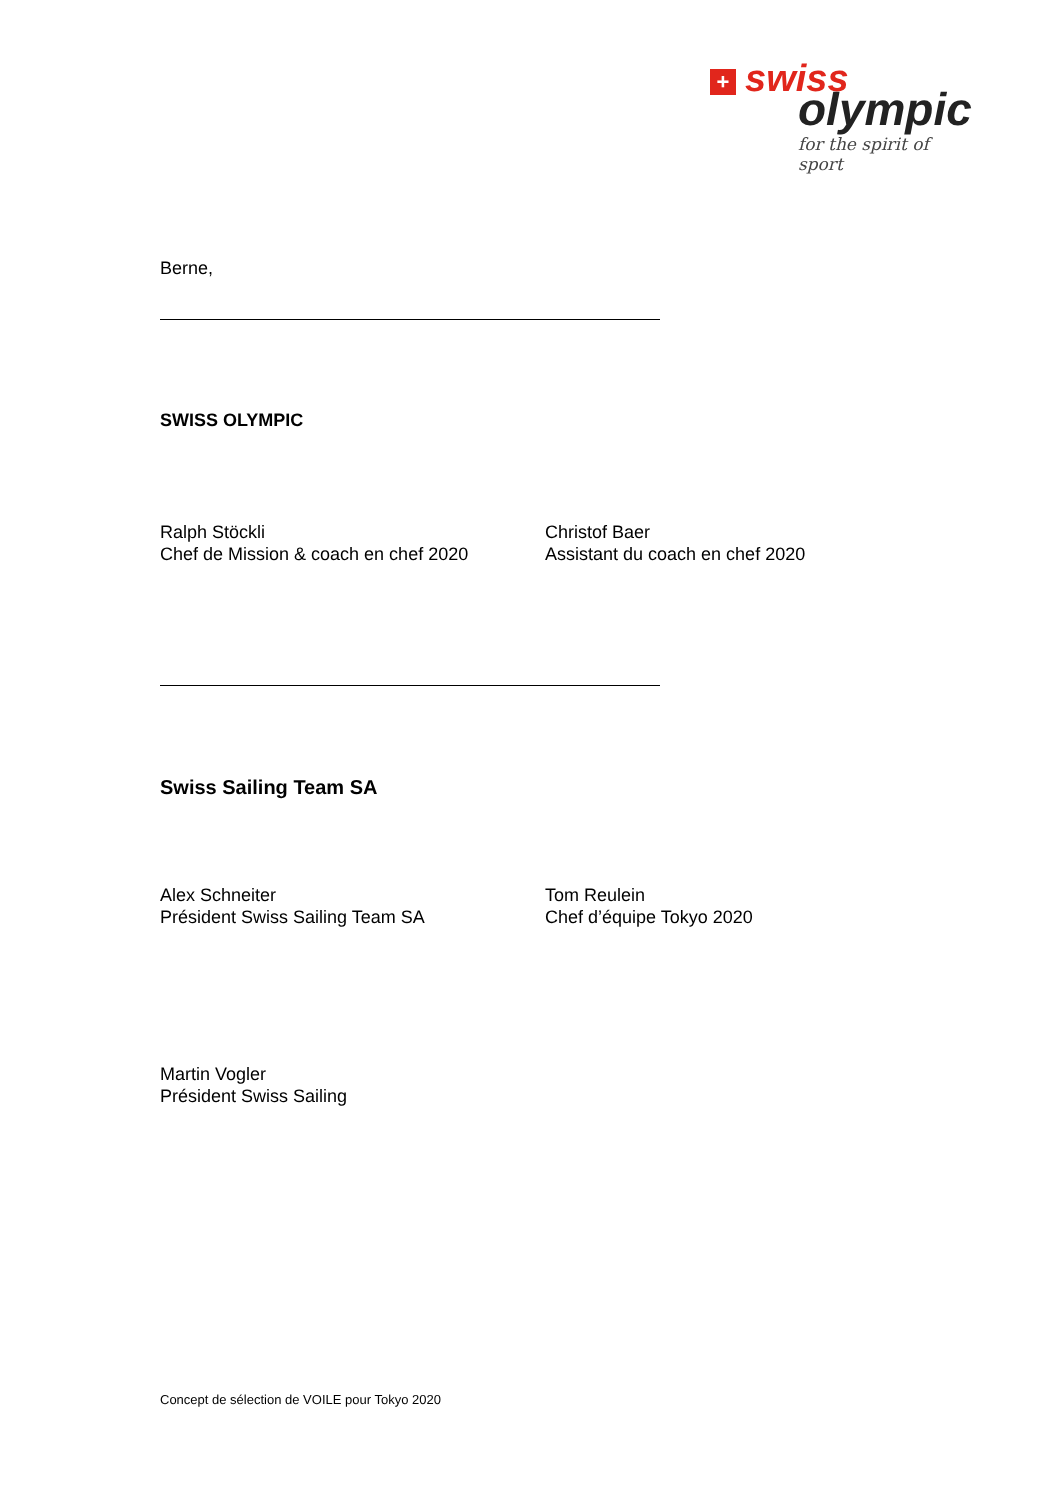+ swiss
olympic
for the spirit of sport
Berne,
SWISS OLYMPIC
Ralph Stöckli
Chef de Mission & coach en chef 2020
Christof Baer
Assistant du coach en chef 2020
Swiss Sailing Team SA
Alex Schneiter
Président Swiss Sailing Team SA
Tom Reulein
Chef d’équipe Tokyo 2020
Martin Vogler
Président Swiss Sailing
Concept de sélection de VOILE pour Tokyo 2020